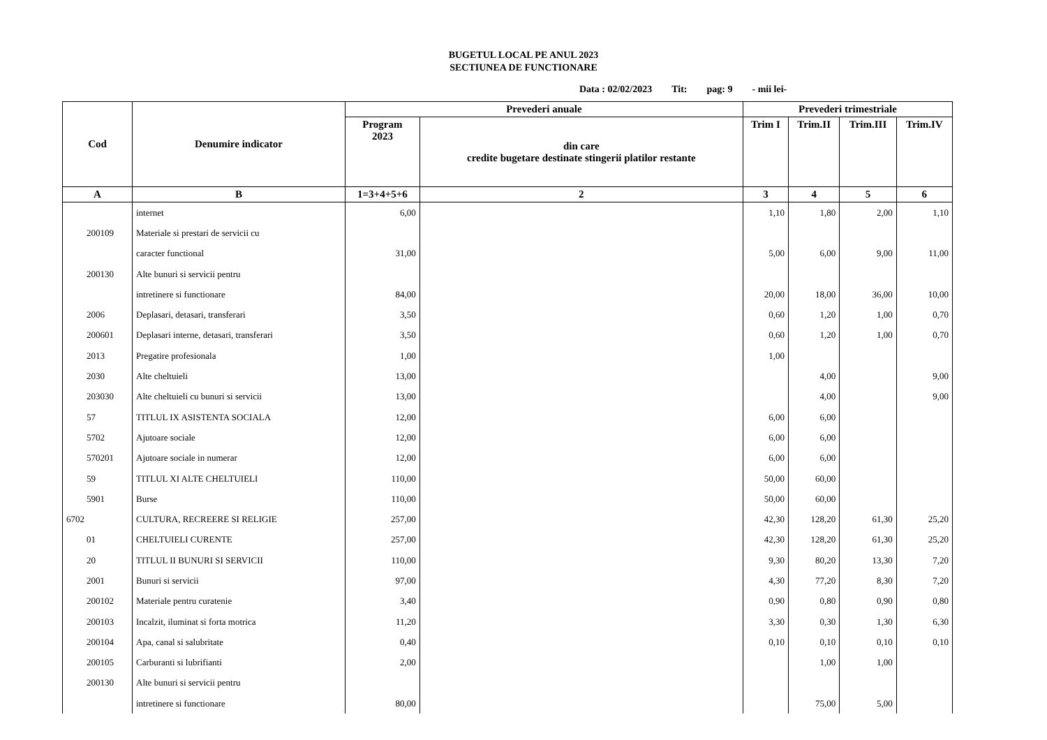BUGETUL LOCAL PE ANUL 2023
SECTIUNEA DE FUNCTIONARE
Data : 02/02/2023 Tit: pag: 9 - mii lei-
| Cod | Denumire indicator | Prevederi anuale | | Prevederi trimestriale | | | |
| --- | --- | --- | --- | --- | --- | --- | --- |
| | | Program 2023 | din care credite bugetare destinate stingerii platilor restante | Trim I | Trim.II | Trim.III | Trim.IV |
| A | B | 1=3+4+5+6 | 2 | 3 | 4 | 5 | 6 |
| | internet | 6,00 | | 1,10 | 1,80 | 2,00 | 1,10 |
| 200109 | Materiale si prestari de servicii cu | | | | | | |
| | caracter functional | 31,00 | | 5,00 | 6,00 | 9,00 | 11,00 |
| 200130 | Alte bunuri si servicii pentru | | | | | | |
| | intretinere si functionare | 84,00 | | 20,00 | 18,00 | 36,00 | 10,00 |
| 2006 | Deplasari, detasari, transferari | 3,50 | | 0,60 | 1,20 | 1,00 | 0,70 |
| 200601 | Deplasari interne, detasari, transferari | 3,50 | | 0,60 | 1,20 | 1,00 | 0,70 |
| 2013 | Pregatire profesionala | 1,00 | | 1,00 | | | |
| 2030 | Alte cheltuieli | 13,00 | | | 4,00 | | 9,00 |
| 203030 | Alte cheltuieli cu bunuri si servicii | 13,00 | | | 4,00 | | 9,00 |
| 57 | TITLUL IX ASISTENTA SOCIALA | 12,00 | | 6,00 | 6,00 | | |
| 5702 | Ajutoare sociale | 12,00 | | 6,00 | 6,00 | | |
| 570201 | Ajutoare sociale in numerar | 12,00 | | 6,00 | 6,00 | | |
| 59 | TITLUL XI ALTE CHELTUIELI | 110,00 | | 50,00 | 60,00 | | |
| 5901 | Burse | 110,00 | | 50,00 | 60,00 | | |
| 6702 | CULTURA, RECREERE SI RELIGIE | 257,00 | | 42,30 | 128,20 | 61,30 | 25,20 |
| 01 | CHELTUIELI CURENTE | 257,00 | | 42,30 | 128,20 | 61,30 | 25,20 |
| 20 | TITLUL II BUNURI SI SERVICII | 110,00 | | 9,30 | 80,20 | 13,30 | 7,20 |
| 2001 | Bunuri si servicii | 97,00 | | 4,30 | 77,20 | 8,30 | 7,20 |
| 200102 | Materiale pentru curatenie | 3,40 | | 0,90 | 0,80 | 0,90 | 0,80 |
| 200103 | Incalzit, iluminat si forta motrica | 11,20 | | 3,30 | 0,30 | 1,30 | 6,30 |
| 200104 | Apa, canal si salubritate | 0,40 | | 0,10 | 0,10 | 0,10 | 0,10 |
| 200105 | Carburanti si lubrifianti | 2,00 | | | 1,00 | 1,00 | |
| 200130 | Alte bunuri si servicii pentru | | | | | | |
| | intretinere si functionare | 80,00 | | | 75,00 | 5,00 | |